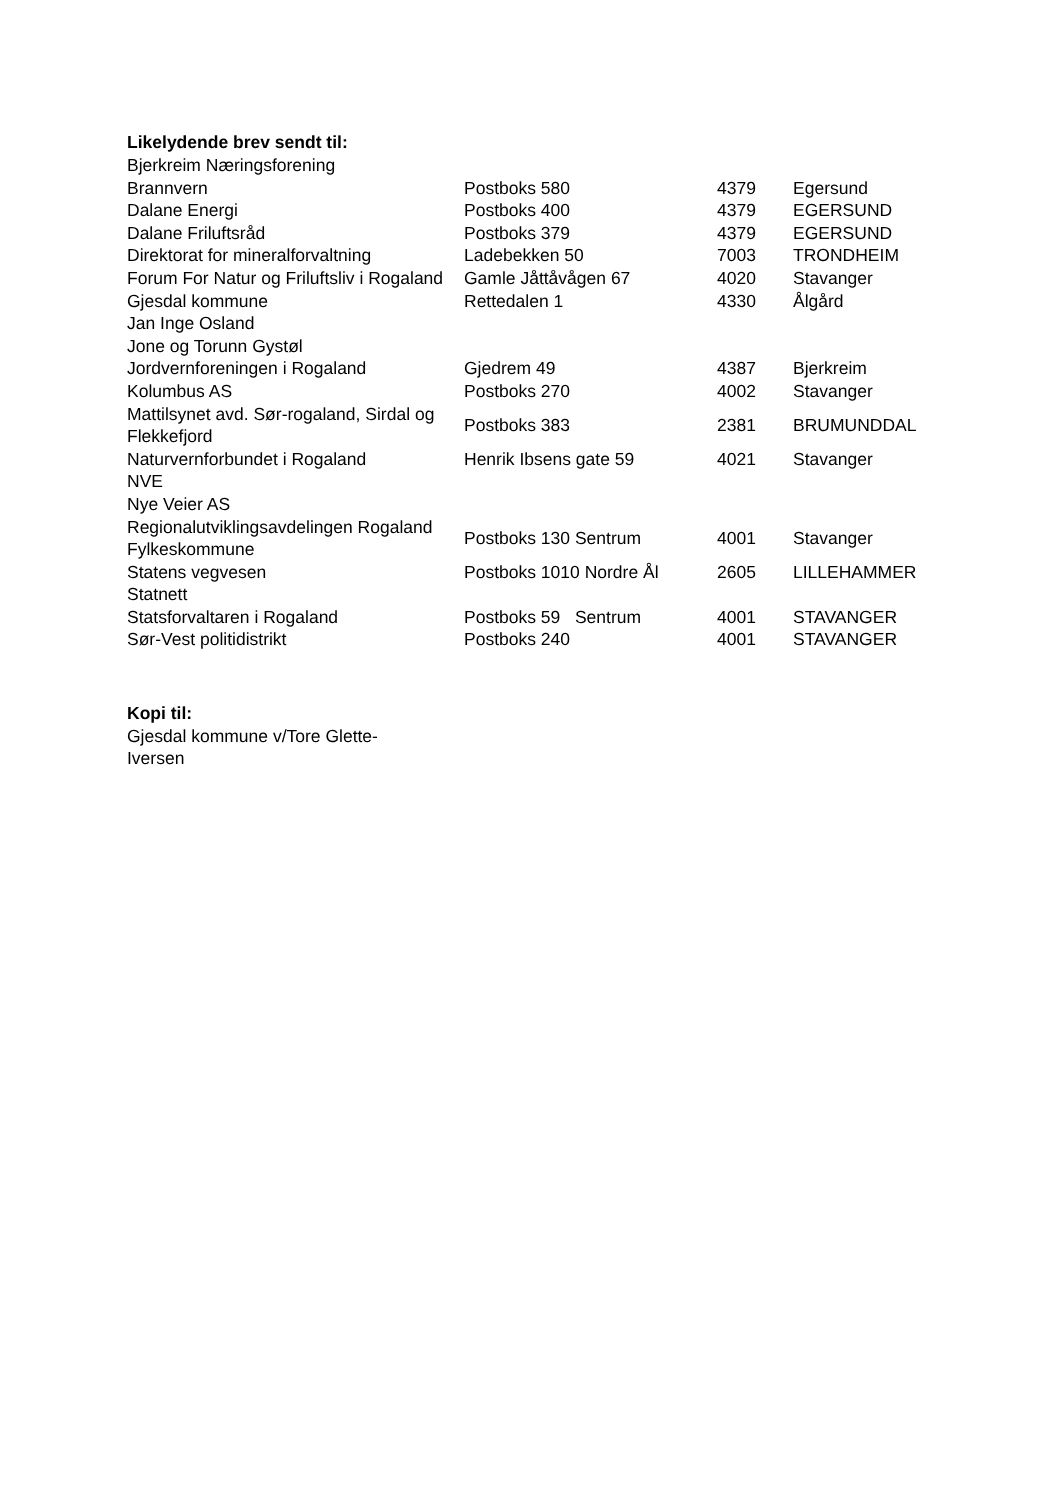Likelydende brev sendt til:
| Bjerkreim Næringsforening | | | |
| Brannvern | Postboks 580 | 4379 | Egersund |
| Dalane Energi | Postboks 400 | 4379 | EGERSUND |
| Dalane Friluftsråd | Postboks 379 | 4379 | EGERSUND |
| Direktorat for mineralforvaltning | Ladebekken 50 | 7003 | TRONDHEIM |
| Forum For Natur og Friluftsliv i Rogaland | Gamle Jåttåvågen 67 | 4020 | Stavanger |
| Gjesdal kommune | Rettedalen 1 | 4330 | Ålgård |
| Jan Inge Osland | | | |
| Jone og Torunn Gystøl | | | |
| Jordvernforeningen i Rogaland | Gjedrem 49 | 4387 | Bjerkreim |
| Kolumbus AS | Postboks 270 | 4002 | Stavanger |
| Mattilsynet avd. Sør-rogaland, Sirdal og Flekkefjord | Postboks 383 | 2381 | BRUMUNDDAL |
| Naturvernforbundet i Rogaland | Henrik Ibsens gate 59 | 4021 | Stavanger |
| NVE | | | |
| Nye Veier AS | | | |
| Regionalutviklingsavdelingen Rogaland Fylkeskommune | Postboks 130 Sentrum | 4001 | Stavanger |
| Statens vegvesen | Postboks 1010 Nordre Ål | 2605 | LILLEHAMMER |
| Statnett | | | |
| Statsforvaltaren i Rogaland | Postboks 59 Sentrum | 4001 | STAVANGER |
| Sør-Vest politidistrikt | Postboks 240 | 4001 | STAVANGER |
Kopi til:
Gjesdal kommune v/Tore Glette-Iversen